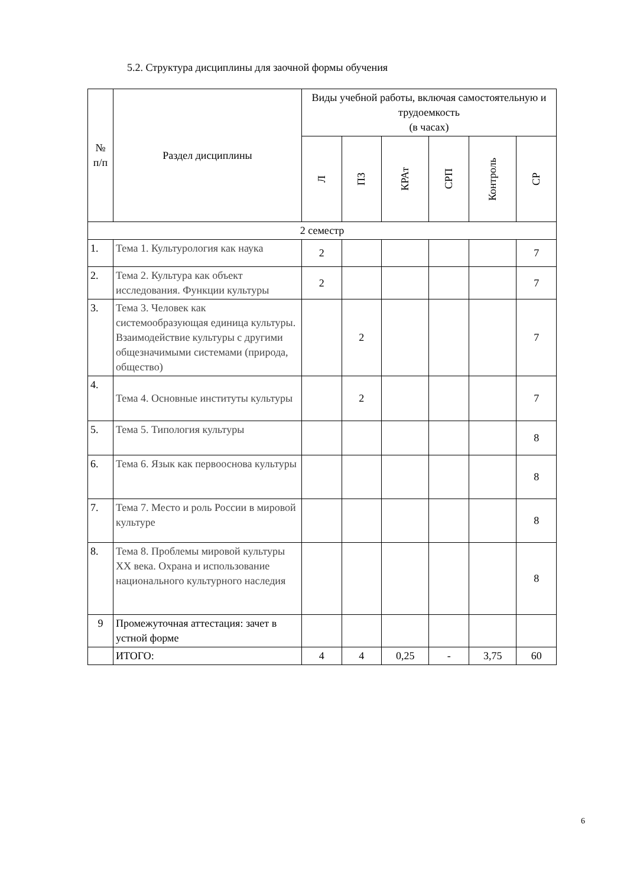5.2. Структура дисциплины для заочной формы обучения
| № п/п | Раздел дисциплины | Виды учебной работы, включая самостоятельную и трудоемкость (в часах) | | | | | |
| --- | --- | --- | --- | --- | --- | --- | --- |
| | | Л | ПЗ | КРАт | СРП | Контроль | СР |
| 2 семестр | | | | | | | |
| 1. | Тема 1. Культурология как наука | 2 | | | | | 7 |
| 2. | Тема 2. Культура как объект исследования. Функции культуры | 2 | | | | | 7 |
| 3. | Тема 3. Человек как системообразующая единица культуры. Взаимодействие культуры с другими общезначимыми системами (природа, общество) | | 2 | | | | 7 |
| 4. | Тема 4. Основные институты культуры | | 2 | | | | 7 |
| 5. | Тема 5. Типология культуры | | | | | | 8 |
| 6. | Тема 6. Язык как первооснова культуры | | | | | | 8 |
| 7. | Тема 7. Место и роль России в мировой культуре | | | | | | 8 |
| 8. | Тема 8. Проблемы мировой культуры XX века. Охрана и использование национального культурного наследия | | | | | | 8 |
| 9 | Промежуточная аттестация: зачет в устной форме | | | | | | |
| | ИТОГО: | 4 | 4 | 0,25 | - | 3,75 | 60 |
6